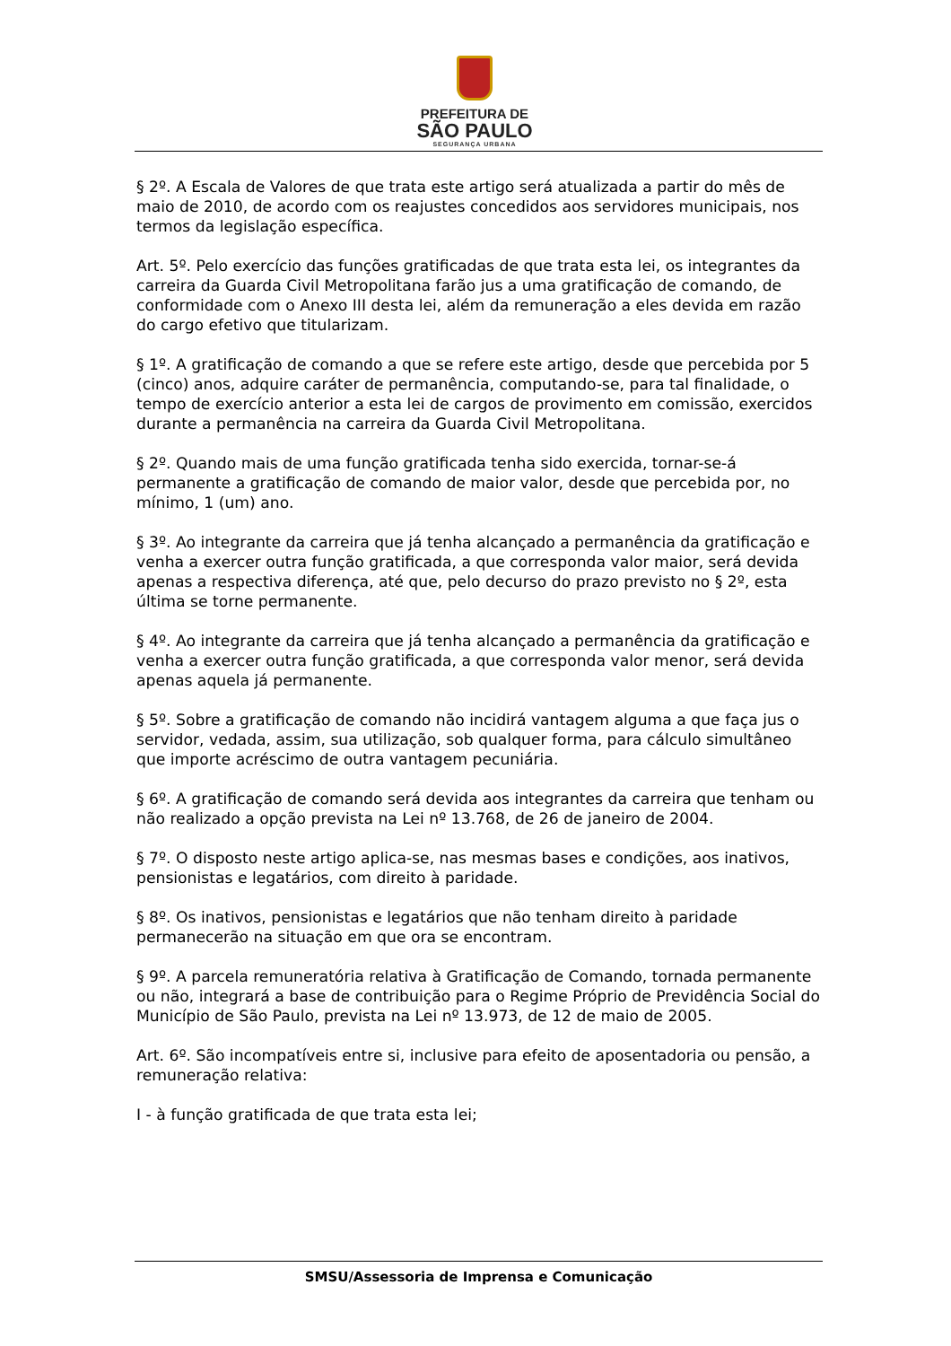PREFEITURA DE
SÃO PAULO
SEGURANÇA URBANA
§ 2º. A Escala de Valores de que trata este artigo será atualizada a partir do mês de maio de 2010, de acordo com os reajustes concedidos aos servidores municipais, nos termos da legislação específica.
Art. 5º. Pelo exercício das funções gratificadas de que trata esta lei, os integrantes da carreira da Guarda Civil Metropolitana farão jus a uma gratificação de comando, de conformidade com o Anexo III desta lei, além da remuneração a eles devida em razão do cargo efetivo que titularizam.
§ 1º. A gratificação de comando a que se refere este artigo, desde que percebida por 5 (cinco) anos, adquire caráter de permanência, computando-se, para tal finalidade, o tempo de exercício anterior a esta lei de cargos de provimento em comissão, exercidos durante a permanência na carreira da Guarda Civil Metropolitana.
§ 2º. Quando mais de uma função gratificada tenha sido exercida, tornar-se-á permanente a gratificação de comando de maior valor, desde que percebida por, no mínimo, 1 (um) ano.
§ 3º. Ao integrante da carreira que já tenha alcançado a permanência da gratificação e venha a exercer outra função gratificada, a que corresponda valor maior, será devida apenas a respectiva diferença, até que, pelo decurso do prazo previsto no § 2º, esta última se torne permanente.
§ 4º. Ao integrante da carreira que já tenha alcançado a permanência da gratificação e venha a exercer outra função gratificada, a que corresponda valor menor, será devida apenas aquela já permanente.
§ 5º. Sobre a gratificação de comando não incidirá vantagem alguma a que faça jus o servidor, vedada, assim, sua utilização, sob qualquer forma, para cálculo simultâneo que importe acréscimo de outra vantagem pecuniária.
§ 6º. A gratificação de comando será devida aos integrantes da carreira que tenham ou não realizado a opção prevista na Lei nº 13.768, de 26 de janeiro de 2004.
§ 7º. O disposto neste artigo aplica-se, nas mesmas bases e condições, aos inativos, pensionistas e legatários, com direito à paridade.
§ 8º. Os inativos, pensionistas e legatários que não tenham direito à paridade permanecerão na situação em que ora se encontram.
§ 9º. A parcela remuneratória relativa à Gratificação de Comando, tornada permanente ou não, integrará a base de contribuição para o Regime Próprio de Previdência Social do Município de São Paulo, prevista na Lei nº 13.973, de 12 de maio de 2005.
Art. 6º. São incompatíveis entre si, inclusive para efeito de aposentadoria ou pensão, a remuneração relativa:
I - à função gratificada de que trata esta lei;
SMSU/Assessoria de Imprensa e Comunicação